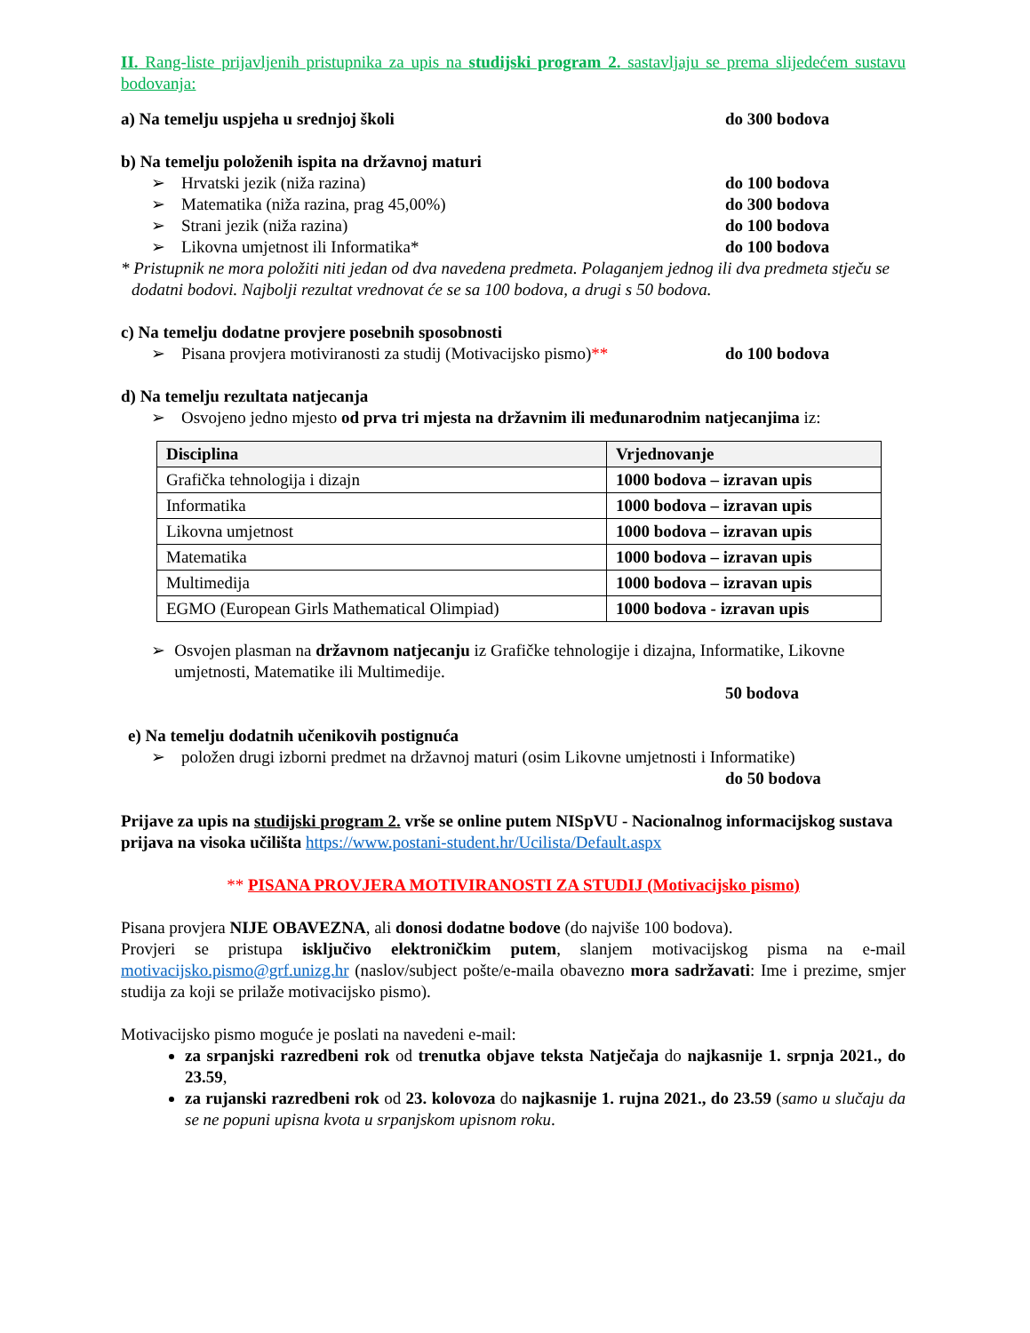II. Rang-liste prijavljenih pristupnika za upis na studijski program 2. sastavljaju se prema slijedećem sustavu bodovanja:
a) Na temelju uspjeha u srednjoj školi do 300 bodova
b) Na temelju položenih ispita na državnoj maturi
➢ Hrvatski jezik (niža razina) do 100 bodova
➢ Matematika (niža razina, prag 45,00%) do 300 bodova
➢ Strani jezik (niža razina) do 100 bodova
➢ Likovna umjetnost ili Informatika* do 100 bodova
* Pristupnik ne mora položiti niti jedan od dva navedena predmeta. Polaganjem jednog ili dva predmeta stječu se dodatni bodovi. Najbolji rezultat vrednovat će se sa 100 bodova, a drugi s 50 bodova.
c) Na temelju dodatne provjere posebnih sposobnosti
➢ Pisana provjera motiviranosti za studij (Motivacijsko pismo)** do 100 bodova
d) Na temelju rezultata natjecanja
➢ Osvojeno jedno mjesto od prva tri mjesta na državnim ili međunarodnim natjecanjima iz:
| Disciplina | Vrjednovanje |
| --- | --- |
| Grafička tehnologija i dizajn | 1000 bodova – izravan upis |
| Informatika | 1000 bodova – izravan upis |
| Likovna umjetnost | 1000 bodova – izravan upis |
| Matematika | 1000 bodova – izravan upis |
| Multimedija | 1000 bodova – izravan upis |
| EGMO (European Girls Mathematical Olimpiad) | 1000 bodova - izravan upis |
➢ Osvojen plasman na državnom natjecanju iz Grafičke tehnologije i dizajna, Informatike, Likovne umjetnosti, Matematike ili Multimedije.
50 bodova
e) Na temelju dodatnih učenikovih postignuća
➢ položen drugi izborni predmet na državnoj maturi (osim Likovne umjetnosti i Informatike)
do 50 bodova
Prijave za upis na studijski program 2. vrše se online putem NISpVU - Nacionalnog informacijskog sustava prijava na visoka učilišta https://www.postani-student.hr/Ucilista/Default.aspx
** PISANA PROVJERA MOTIVIRANOSTI ZA STUDIJ (Motivacijsko pismo)
Pisana provjera NIJE OBAVEZNA, ali donosi dodatne bodove (do najviše 100 bodova).
Provjeri se pristupa isključivo elektroničkim putem, slanjem motivacijskog pisma na e-mail motivacijsko.pismo@grf.unizg.hr (naslov/subject pošte/e-maila obavezno mora sadržavati: Ime i prezime, smjer studija za koji se prilaže motivacijsko pismo).
Motivacijsko pismo moguće je poslati na navedeni e-mail:
za srpanjski razredbeni rok od trenutka objave teksta Natječaja do najkasnije 1. srpnja 2021., do 23.59,
za rujanski razredbeni rok od 23. kolovoza do najkasnije 1. rujna 2021., do 23.59 (samo u slučaju da se ne popuni upisna kvota u srpanjskom upisnom roku.